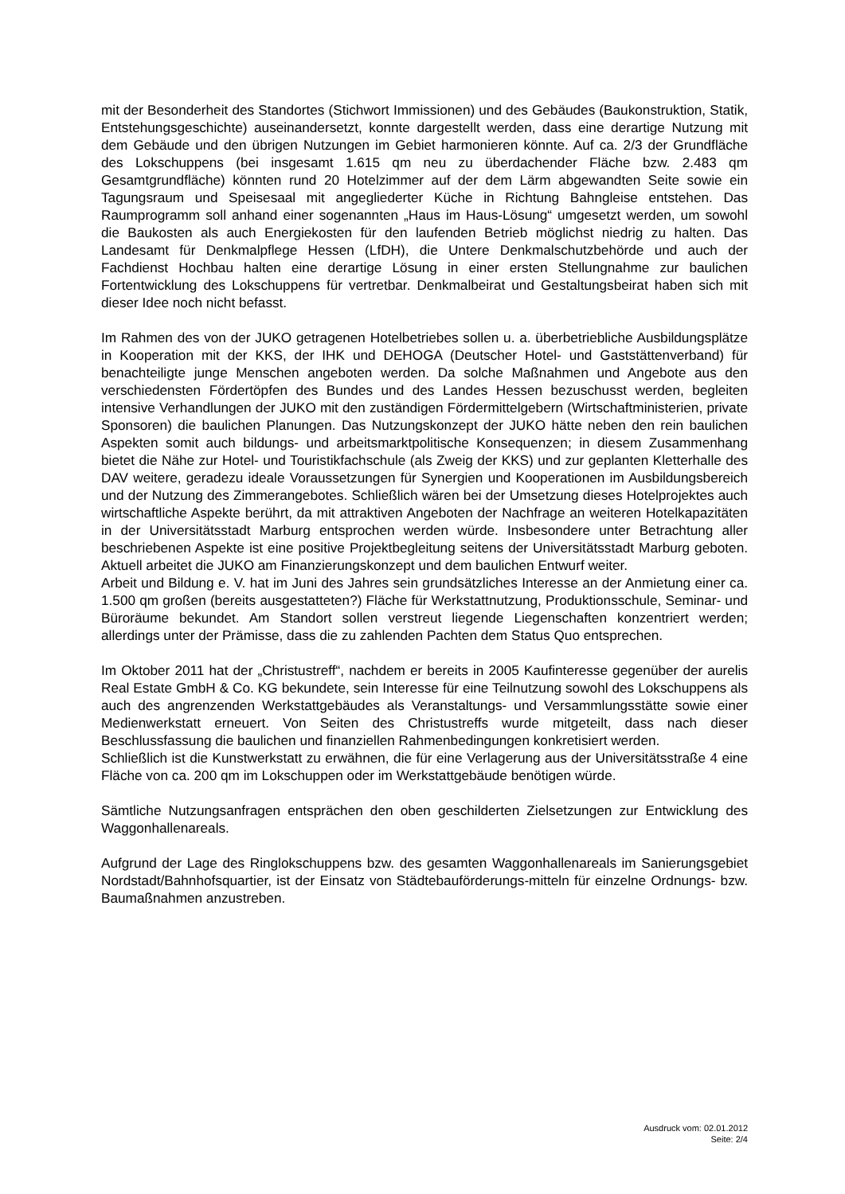mit der Besonderheit des Standortes (Stichwort Immissionen) und des Gebäudes (Baukonstruktion, Statik, Entstehungsgeschichte) auseinandersetzt, konnte dargestellt werden, dass eine derartige Nutzung mit dem Gebäude und den übrigen Nutzungen im Gebiet harmonieren könnte. Auf ca. 2/3 der Grundfläche des Lokschuppens (bei insgesamt 1.615 qm neu zu überdachender Fläche bzw. 2.483 qm Gesamtgrundfläche) könnten rund 20 Hotelzimmer auf der dem Lärm abgewandten Seite sowie ein Tagungsraum und Speisesaal mit angegliederter Küche in Richtung Bahngleise entstehen. Das Raumprogramm soll anhand einer sogenannten „Haus im Haus-Lösung“ umgesetzt werden, um sowohl die Baukosten als auch Energiekosten für den laufenden Betrieb möglichst niedrig zu halten. Das Landesamt für Denkmalpflege Hessen (LfDH), die Untere Denkmalschutzbehörde und auch der Fachdienst Hochbau halten eine derartige Lösung in einer ersten Stellungnahme zur baulichen Fortentwicklung des Lokschuppens für vertretbar. Denkmalbeirat und Gestaltungsbeirat haben sich mit dieser Idee noch nicht befasst.
Im Rahmen des von der JUKO getragenen Hotelbetriebes sollen u. a. überbetriebliche Ausbildungsplätze in Kooperation mit der KKS, der IHK und DEHOGA (Deutscher Hotel- und Gaststättenverband) für benachteiligte junge Menschen angeboten werden. Da solche Maßnahmen und Angebote aus den verschiedensten Fördertöpfen des Bundes und des Landes Hessen bezuschusst werden, begleiten intensive Verhandlungen der JUKO mit den zuständigen Fördermittelgebern (Wirtschaftministerien, private Sponsoren) die baulichen Planungen. Das Nutzungskonzept der JUKO hätte neben den rein baulichen Aspekten somit auch bildungs- und arbeitsmarktpolitische Konsequenzen; in diesem Zusammenhang bietet die Nähe zur Hotel- und Touristikfachschule (als Zweig der KKS) und zur geplanten Kletterhalle des DAV weitere, geradezu ideale Voraussetzungen für Synergien und Kooperationen im Ausbildungsbereich und der Nutzung des Zimmerangebotes. Schließlich wären bei der Umsetzung dieses Hotelprojektes auch wirtschaftliche Aspekte berührt, da mit attraktiven Angeboten der Nachfrage an weiteren Hotelkapazitäten in der Universitätsstadt Marburg entsprochen werden würde. Insbesondere unter Betrachtung aller beschriebenen Aspekte ist eine positive Projektbegleitung seitens der Universitätsstadt Marburg geboten. Aktuell arbeitet die JUKO am Finanzierungskonzept und dem baulichen Entwurf weiter.
Arbeit und Bildung e. V. hat im Juni des Jahres sein grundsätzliches Interesse an der Anmietung einer ca. 1.500 qm großen (bereits ausgestatteten?) Fläche für Werkstattnutzung, Produktionsschule, Seminar- und Büroräume bekundet. Am Standort sollen verstreut liegende Liegenschaften konzentriert werden; allerdings unter der Prämisse, dass die zu zahlenden Pachten dem Status Quo entsprechen.
Im Oktober 2011 hat der „Christustreff“, nachdem er bereits in 2005 Kaufinteresse gegenüber der aurelis Real Estate GmbH & Co. KG bekundete, sein Interesse für eine Teilnutzung sowohl des Lokschuppens als auch des angrenzenden Werkstattgebäudes als Veranstaltungs- und Versammlungsstätte sowie einer Medienwerkstatt erneuert. Von Seiten des Christustreffs wurde mitgeteilt, dass nach dieser Beschlussfassung die baulichen und finanziellen Rahmenbedingungen konkretisiert werden.
Schließlich ist die Kunstwerkstatt zu erwähnen, die für eine Verlagerung aus der Universitätsstraße 4 eine Fläche von ca. 200 qm im Lokschuppen oder im Werkstattgebäude benötigen würde.
Sämtliche Nutzungsanfragen entsprächen den oben geschilderten Zielsetzungen zur Entwicklung des Waggonhallenareals.
Aufgrund der Lage des Ringlokschuppens bzw. des gesamten Waggonhallenareals im Sanierungsgebiet Nordstadt/Bahnhofsquartier, ist der Einsatz von Städtebauförderungs-mitteln für einzelne Ordnungs- bzw. Baumaßnahmen anzustreben.
Ausdruck vom: 02.01.2012
Seite: 2/4